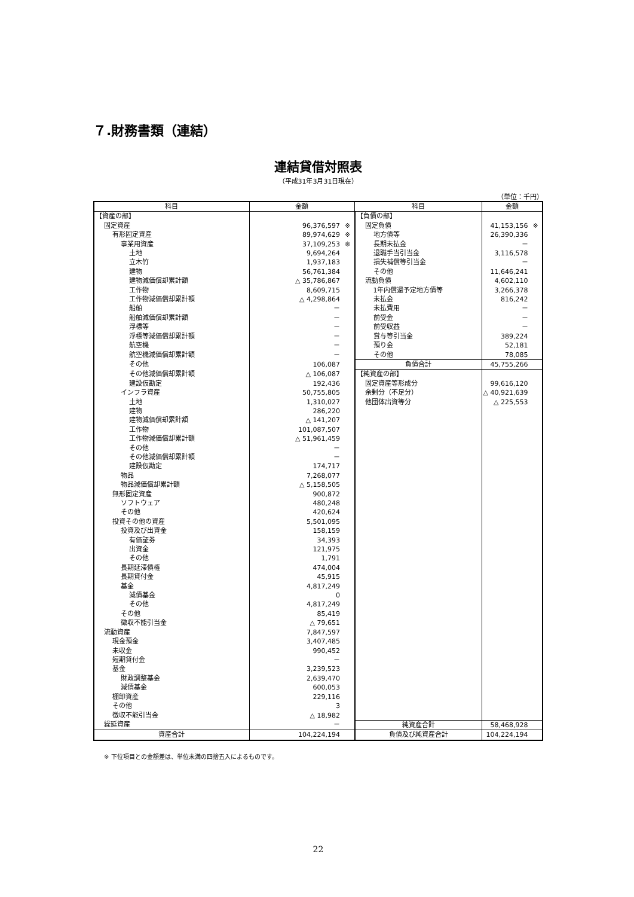７.財務書類（連結）
連結貸借対照表
（平成31年3月31日現在）
（単位：千円）
| 科目 | 金額 | 科目 | 金額 |
| --- | --- | --- | --- |
| 【資産の部】 | | 【負債の部】 | |
| 固定資産 | 96,376,597 ※ | 固定負債 | 41,153,156 ※ |
| 有形固定資産 | 89,974,629 ※ | 地方債等 | 26,390,336 |
| 事業用資産 | 37,109,253 ※ | 長期未払金 | － |
| 土地 | 9,694,264 | 退職手当引当金 | 3,116,578 |
| 立木竹 | 1,937,183 | 損失補償等引当金 | － |
| 建物 | 56,761,384 | その他 | 11,646,241 |
| 建物減価償却累計額 | △ 35,786,867 | 流動負債 | 4,602,110 |
| 工作物 | 8,609,715 | 1年内償還予定地方債等 | 3,266,378 |
| 工作物減価償却累計額 | △ 4,298,864 | 未払金 | 816,242 |
| 船舶 | － | 未払費用 | － |
| 船舶減価償却累計額 | － | 前受金 | － |
| 浮標等 | － | 前受収益 | － |
| 浮標等減価償却累計額 | － | 賞与等引当金 | 389,224 |
| 航空機 | － | 預り金 | 52,181 |
| 航空機減価償却累計額 | － | その他 | 78,085 |
| その他 | 106,087 | 負債合計 | 45,755,266 |
| その他減価償却累計額 | △ 106,087 | 【純資産の部】 | |
| 建設仮勘定 | 192,436 | 固定資産等形成分 | 99,616,120 |
| インフラ資産 | 50,755,805 | 余剰分（不足分） | △ 40,921,639 |
| 土地 | 1,310,027 | 他団体出資等分 | △ 225,553 |
| 建物 | 286,220 | | |
| 建物減価償却累計額 | △ 141,207 | | |
| 工作物 | 101,087,507 | | |
| 工作物減価償却累計額 | △ 51,961,459 | | |
| その他 | － | | |
| その他減価償却累計額 | － | | |
| 建設仮勘定 | 174,717 | | |
| 物品 | 7,268,077 | | |
| 物品減価償却累計額 | △ 5,158,505 | | |
| 無形固定資産 | 900,872 | | |
| ソフトウェア | 480,248 | | |
| その他 | 420,624 | | |
| 投資その他の資産 | 5,501,095 | | |
| 投資及び出資金 | 158,159 | | |
| 有価証券 | 34,393 | | |
| 出資金 | 121,975 | | |
| その他 | 1,791 | | |
| 長期延滞債権 | 474,004 | | |
| 長期貸付金 | 45,915 | | |
| 基金 | 4,817,249 | | |
| 減債基金 | 0 | | |
| その他 | 4,817,249 | | |
| その他 | 85,419 | | |
| 徴収不能引当金 | △ 79,651 | | |
| 流動資産 | 7,847,597 | | |
| 現金預金 | 3,407,485 | | |
| 未収金 | 990,452 | | |
| 短期貸付金 | － | | |
| 基金 | 3,239,523 | | |
| 財政調整基金 | 2,639,470 | | |
| 減債基金 | 600,053 | | |
| 棚卸資産 | 229,116 | | |
| その他 | 3 | | |
| 徴収不能引当金 | △ 18,982 | | |
| 繰延資産 | － | 純資産合計 | 58,468,928 |
| 資産合計 | 104,224,194 | 負債及び純資産合計 | 104,224,194 |
※ 下位項目との金額差は、単位未満の四捨五入によるものです。
22